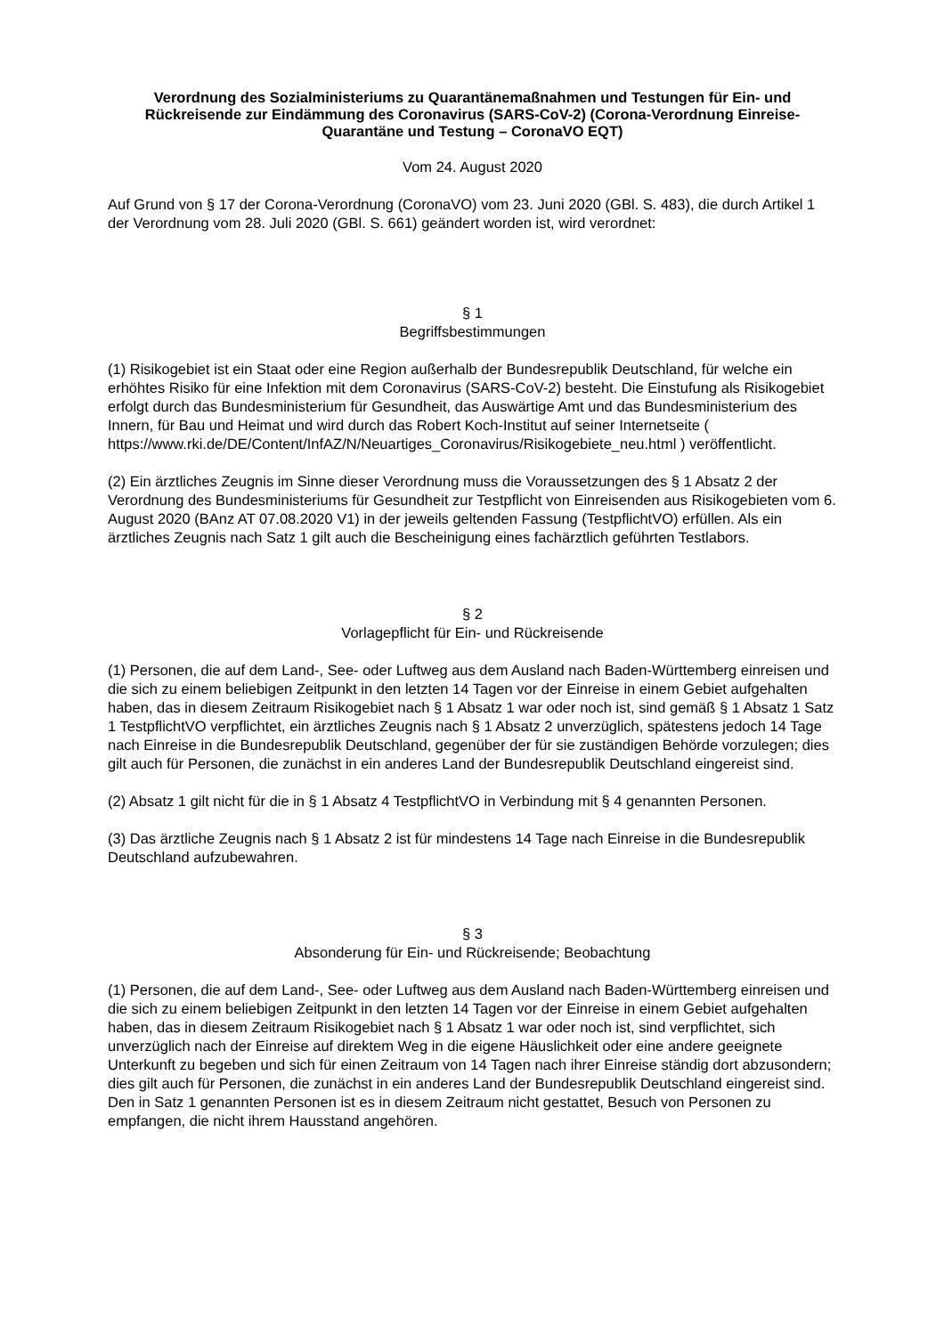Verordnung des Sozialministeriums zu Quarantänemaßnahmen und Testungen für Ein- und Rückreisende zur Eindämmung des Coronavirus (SARS-CoV-2) (Corona-Verordnung Einreise-Quarantäne und Testung – CoronaVO EQT)
Vom 24. August 2020
Auf Grund von § 17 der Corona-Verordnung (CoronaVO) vom 23. Juni 2020 (GBl. S. 483), die durch Artikel 1 der Verordnung vom 28. Juli 2020 (GBl. S. 661) geändert worden ist, wird verordnet:
§ 1
Begriffsbestimmungen
(1) Risikogebiet ist ein Staat oder eine Region außerhalb der Bundesrepublik Deutschland, für welche ein erhöhtes Risiko für eine Infektion mit dem Coronavirus (SARS-CoV-2) besteht. Die Einstufung als Risikogebiet erfolgt durch das Bundesministerium für Gesundheit, das Auswärtige Amt und das Bundesministerium des Innern, für Bau und Heimat und wird durch das Robert Koch-Institut auf seiner Internetseite ( https://www.rki.de/DE/Content/InfAZ/N/Neuartiges_Coronavirus/Risikogebiete_neu.html ) veröffentlicht.
(2) Ein ärztliches Zeugnis im Sinne dieser Verordnung muss die Voraussetzungen des § 1 Absatz 2 der Verordnung des Bundesministeriums für Gesundheit zur Testpflicht von Einreisenden aus Risikogebieten vom 6. August 2020 (BAnz AT 07.08.2020 V1) in der jeweils geltenden Fassung (TestpflichtVO) erfüllen. Als ein ärztliches Zeugnis nach Satz 1 gilt auch die Bescheinigung eines fachärztlich geführten Testlabors.
§ 2
Vorlagepflicht für Ein- und Rückreisende
(1) Personen, die auf dem Land-, See- oder Luftweg aus dem Ausland nach Baden-Württemberg einreisen und die sich zu einem beliebigen Zeitpunkt in den letzten 14 Tagen vor der Einreise in einem Gebiet aufgehalten haben, das in diesem Zeitraum Risikogebiet nach § 1 Absatz 1 war oder noch ist, sind gemäß § 1 Absatz 1 Satz 1 TestpflichtVO verpflichtet, ein ärztliches Zeugnis nach § 1 Absatz 2 unverzüglich, spätestens jedoch 14 Tage nach Einreise in die Bundesrepublik Deutschland, gegenüber der für sie zuständigen Behörde vorzulegen; dies gilt auch für Personen, die zunächst in ein anderes Land der Bundesrepublik Deutschland eingereist sind.
(2) Absatz 1 gilt nicht für die in § 1 Absatz 4 TestpflichtVO in Verbindung mit § 4 genannten Personen.
(3) Das ärztliche Zeugnis nach § 1 Absatz 2 ist für mindestens 14 Tage nach Einreise in die Bundesrepublik Deutschland aufzubewahren.
§ 3
Absonderung für Ein- und Rückreisende; Beobachtung
(1) Personen, die auf dem Land-, See- oder Luftweg aus dem Ausland nach Baden-Württemberg einreisen und die sich zu einem beliebigen Zeitpunkt in den letzten 14 Tagen vor der Einreise in einem Gebiet aufgehalten haben, das in diesem Zeitraum Risikogebiet nach § 1 Absatz 1 war oder noch ist, sind verpflichtet, sich unverzüglich nach der Einreise auf direktem Weg in die eigene Häuslichkeit oder eine andere geeignete Unterkunft zu begeben und sich für einen Zeitraum von 14 Tagen nach ihrer Einreise ständig dort abzusondern; dies gilt auch für Personen, die zunächst in ein anderes Land der Bundesrepublik Deutschland eingereist sind. Den in Satz 1 genannten Personen ist es in diesem Zeitraum nicht gestattet, Besuch von Personen zu empfangen, die nicht ihrem Hausstand angehören.